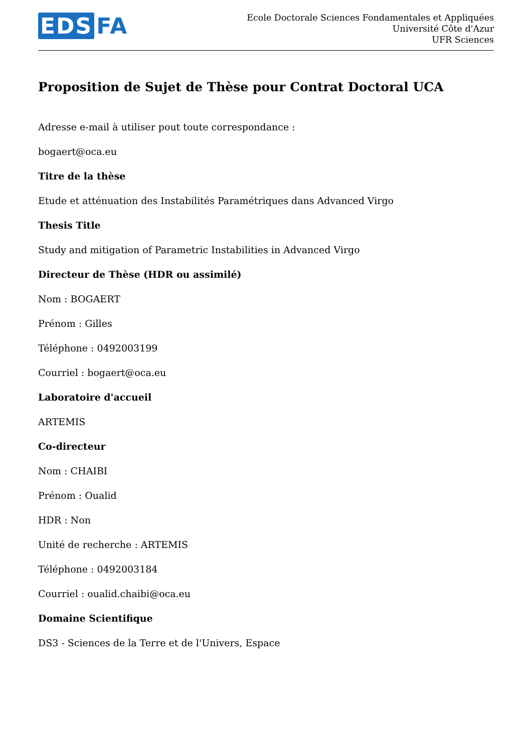EDS FA
Ecole Doctorale Sciences Fondamentales et Appliquées
Université Côte d'Azur
UFR Sciences
Proposition de Sujet de Thèse pour Contrat Doctoral UCA
Adresse e-mail à utiliser pout toute correspondance :
bogaert@oca.eu
Titre de la thèse
Etude et atténuation des Instabilités Paramétriques dans Advanced Virgo
Thesis Title
Study and mitigation of Parametric Instabilities in Advanced Virgo
Directeur de Thèse (HDR ou assimilé)
Nom : BOGAERT
Prénom : Gilles
Téléphone : 0492003199
Courriel : bogaert@oca.eu
Laboratoire d'accueil
ARTEMIS
Co-directeur
Nom : CHAIBI
Prénom : Oualid
HDR : Non
Unité de recherche : ARTEMIS
Téléphone : 0492003184
Courriel : oualid.chaibi@oca.eu
Domaine Scientifique
DS3 - Sciences de la Terre et de l'Univers, Espace